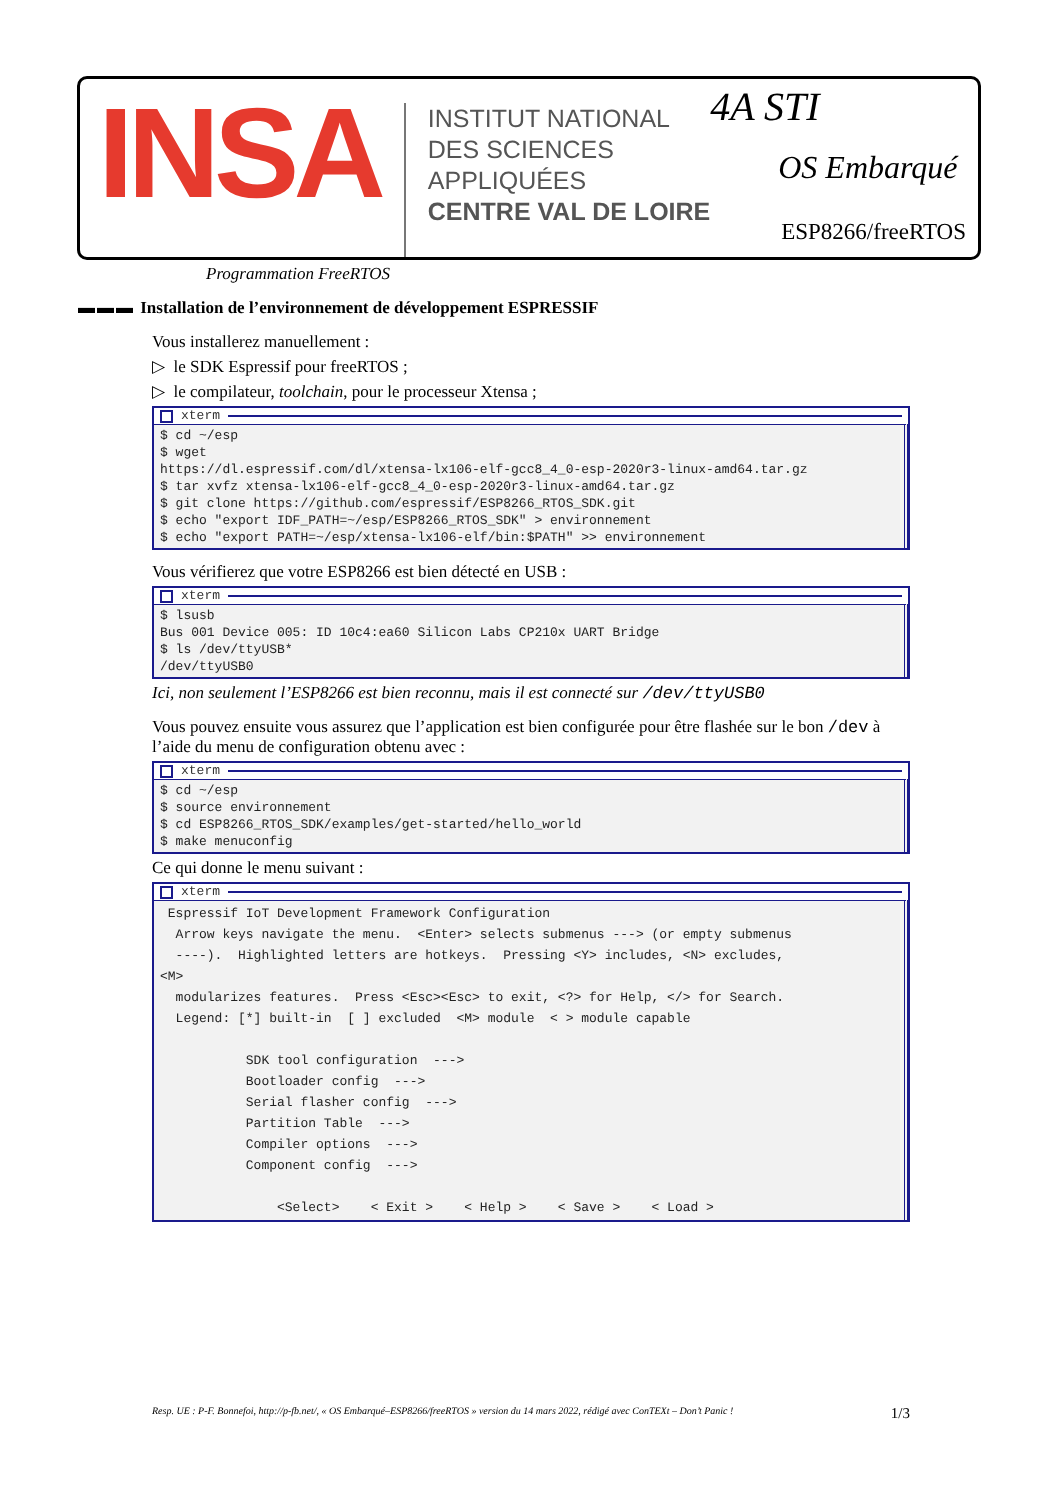INSA
INSTITUT NATIONAL
DES SCIENCES
APPLIQUÉES
CENTRE VAL DE LOIRE
4A STI
OS Embarqué
ESP8266/freeRTOS
Programmation FreeRTOS
▬▬▬ Installation de l’environnement de développement ESPRESSIF
Vous installerez manuellement :
▷ le SDK Espressif pour freeRTOS ;
▷ le compilateur, toolchain, pour le processeur Xtensa ;
xterm
$ cd ~/esp
$ wget
https://dl.espressif.com/dl/xtensa-lx106-elf-gcc8_4_0-esp-2020r3-linux-amd64.tar.gz
$ tar xvfz xtensa-lx106-elf-gcc8_4_0-esp-2020r3-linux-amd64.tar.gz
$ git clone https://github.com/espressif/ESP8266_RTOS_SDK.git
$ echo "export IDF_PATH=~/esp/ESP8266_RTOS_SDK" > environnement
$ echo "export PATH=~/esp/xtensa-lx106-elf/bin:$PATH" >> environnement
Vous vérifierez que votre ESP8266 est bien détecté en USB :
xterm
$ lsusb
Bus 001 Device 005: ID 10c4:ea60 Silicon Labs CP210x UART Bridge
$ ls /dev/ttyUSB*
/dev/ttyUSB0
Ici, non seulement l’ESP8266 est bien reconnu, mais il est connecté sur /dev/ttyUSB0
Vous pouvez ensuite vous assurez que l’application est bien configurée pour être flashée sur le bon /dev à l’aide du menu de configuration obtenu avec :
xterm
$ cd ~/esp
$ source environnement
$ cd ESP8266_RTOS_SDK/examples/get-started/hello_world
$ make menuconfig
Ce qui donne le menu suivant :
xterm
 Espressif IoT Development Framework Configuration
  Arrow keys navigate the menu.  <Enter> selects submenus ---> (or empty submenus
  ----).  Highlighted letters are hotkeys.  Pressing <Y> includes, <N> excludes,
<M>
  modularizes features.  Press <Esc><Esc> to exit, <?> for Help, </> for Search.
  Legend: [*] built-in  [ ] excluded  <M> module  < > module capable

           SDK tool configuration  --->
           Bootloader config  --->
           Serial flasher config  --->
           Partition Table  --->
           Compiler options  --->
           Component config  --->

               <Select>    < Exit >    < Help >    < Save >    < Load >
Resp. UE : P-F. Bonnefoi, http://p-fb.net/, « OS Embarqué–ESP8266/freeRTOS » version du 14 mars 2022, rédigé avec ConTEXt – Don’t Panic ! 1/3